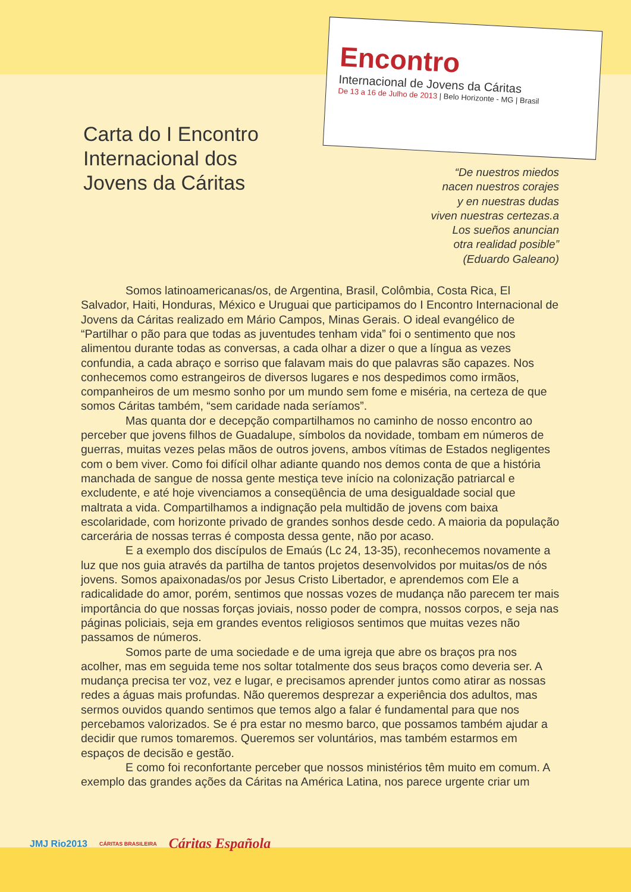Encontro
Internacional de Jovens da Cáritas
De 13 a 16 de Julho de 2013 | Belo Horizonte - MG | Brasil
Carta do I Encontro Internacional dos Jovens da Cáritas
“De nuestros miedos
nacen nuestros corajes
y en nuestras dudas
viven nuestras certezas.a
Los sueños anuncian
otra realidad posible”
(Eduardo Galeano)
Somos latinoamericanas/os, de Argentina, Brasil, Colômbia, Costa Rica, El Salvador, Haiti, Honduras, México e Uruguai que participamos do I Encontro Internacional de Jovens da Cáritas realizado em Mário Campos, Minas Gerais. O ideal evangélico de “Partilhar o pão para que todas as juventudes tenham vida” foi o sentimento que nos alimentou durante todas as conversas, a cada olhar a dizer o que a língua as vezes confundia, a cada abraço e sorriso que falavam mais do que palavras são capazes. Nos conhecemos como estrangeiros de diversos lugares e nos despedimos como irmãos, companheiros de um mesmo sonho por um mundo sem fome e miséria, na certeza de que somos Cáritas também, “sem caridade nada seríamos”.
Mas quanta dor e decepção compartilhamos no caminho de nosso encontro ao perceber que jovens filhos de Guadalupe, símbolos da novidade, tombam em números de guerras, muitas vezes pelas mãos de outros jovens, ambos vítimas de Estados negligentes com o bem viver. Como foi difícil olhar adiante quando nos demos conta de que a história manchada de sangue de nossa gente mestiça teve início na colonização patriarcal e excludente, e até hoje vivenciamos a conseqüência de uma desigualdade social que maltrata a vida. Compartilhamos a indignação pela multidão de jovens com baixa escolaridade, com horizonte privado de grandes sonhos desde cedo. A maioria da população carcerária de nossas terras é composta dessa gente, não por acaso.
E a exemplo dos discípulos de Emaús (Lc 24, 13-35), reconhecemos novamente a luz que nos guia através da partilha de tantos projetos desenvolvidos por muitas/os de nós jovens. Somos apaixonadas/os por Jesus Cristo Libertador, e aprendemos com Ele a radicalidade do amor, porém, sentimos que nossas vozes de mudança não parecem ter mais importância do que nossas forças joviais, nosso poder de compra, nossos corpos, e seja nas páginas policiais, seja em grandes eventos religiosos sentimos que muitas vezes não passamos de números.
Somos parte de uma sociedade e de uma igreja que abre os braços pra nos acolher, mas em seguida teme nos soltar totalmente dos seus braços como deveria ser. A mudança precisa ter voz, vez e lugar, e precisamos aprender juntos como atirar as nossas redes a águas mais profundas. Não queremos desprezar a experiência dos adultos, mas sermos ouvidos quando sentimos que temos algo a falar é fundamental para que nos percebamos valorizados. Se é pra estar no mesmo barco, que possamos também ajudar a decidir que rumos tomaremos. Queremos ser voluntários, mas também estarmos em espaços de decisão e gestão.
E como foi reconfortante perceber que nossos ministérios têm muito em comum. A exemplo das grandes ações da Cáritas na América Latina, nos parece urgente criar um
JMJ Rio2013 CÁRITAS BRASILEIRA Cáritas Española